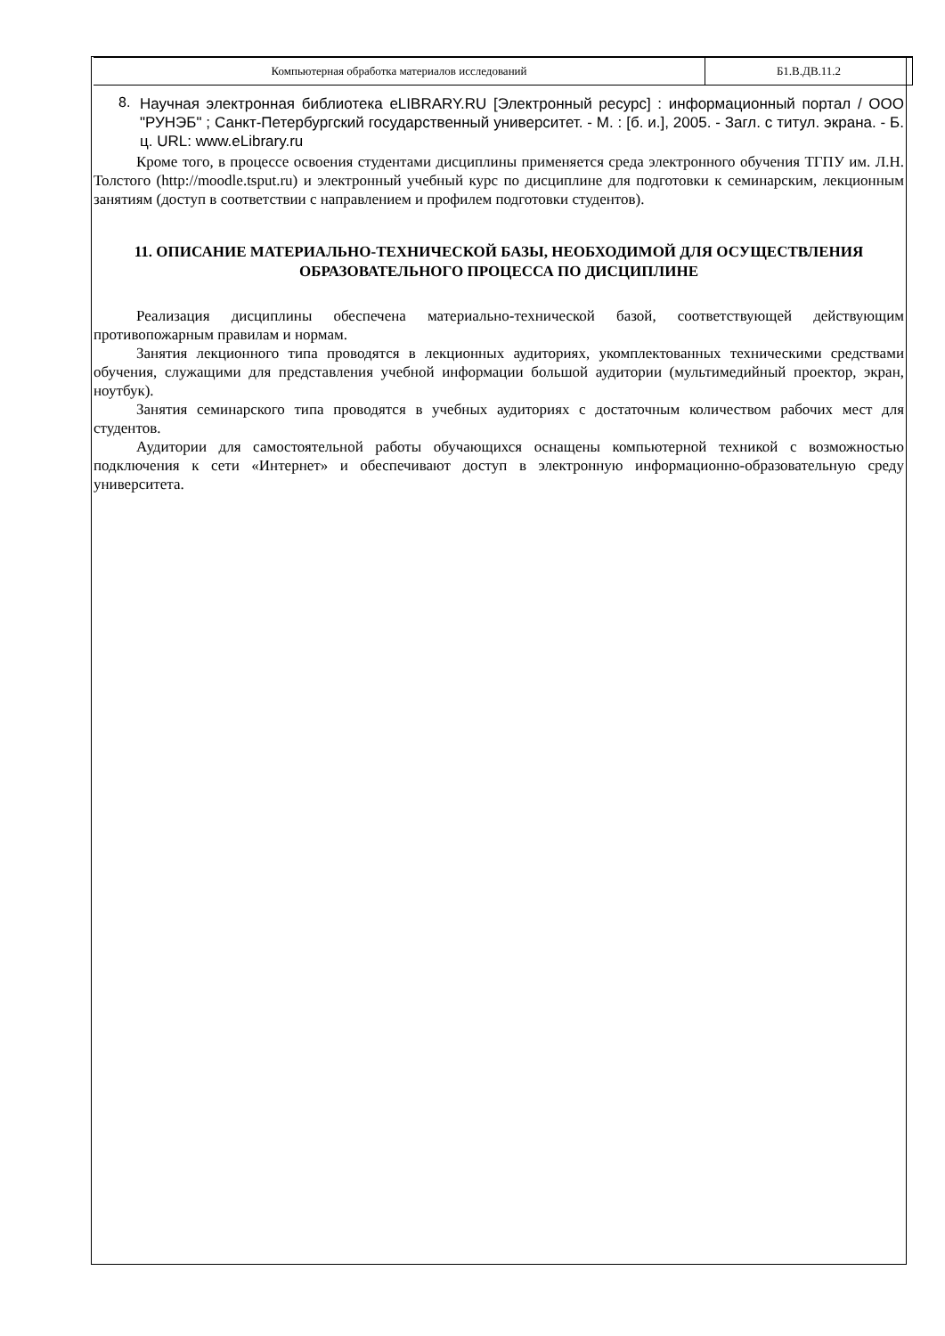Компьютерная обработка материалов исследований
Б1.В.ДВ.11.2
8.
Научная электронная библиотека eLIBRARY.RU [Электронный ресурс] : информационный портал / ООО "РУНЭБ" ; Санкт-Петербургский государственный университет. - М. : [б. и.], 2005. - Загл. с титул. экрана. - Б. ц. URL: www.eLibrary.ru
Кроме того, в процессе освоения студентами дисциплины применяется среда электронного обучения ТГПУ им. Л.Н. Толстого (http://moodle.tsput.ru) и электронный учебный курс по дисциплине для подготовки к семинарским, лекционным занятиям (доступ в соответствии с направлением и профилем подготовки студентов).
11. ОПИСАНИЕ МАТЕРИАЛЬНО-ТЕХНИЧЕСКОЙ БАЗЫ, НЕОБХОДИМОЙ ДЛЯ ОСУЩЕСТВЛЕНИЯ ОБРАЗОВАТЕЛЬНОГО ПРОЦЕССА ПО ДИСЦИПЛИНЕ
Реализация дисциплины обеспечена материально-технической базой, соответствующей действующим противопожарным правилам и нормам.
Занятия лекционного типа проводятся в лекционных аудиториях, укомплектованных техническими средствами обучения, служащими для представления учебной информации большой аудитории (мультимедийный проектор, экран, ноутбук).
Занятия семинарского типа проводятся в учебных аудиториях с достаточным количеством рабочих мест для студентов.
Аудитории для самостоятельной работы обучающихся оснащены компьютерной техникой с возможностью подключения к сети «Интернет» и обеспечивают доступ в электронную информационно-образовательную среду университета.